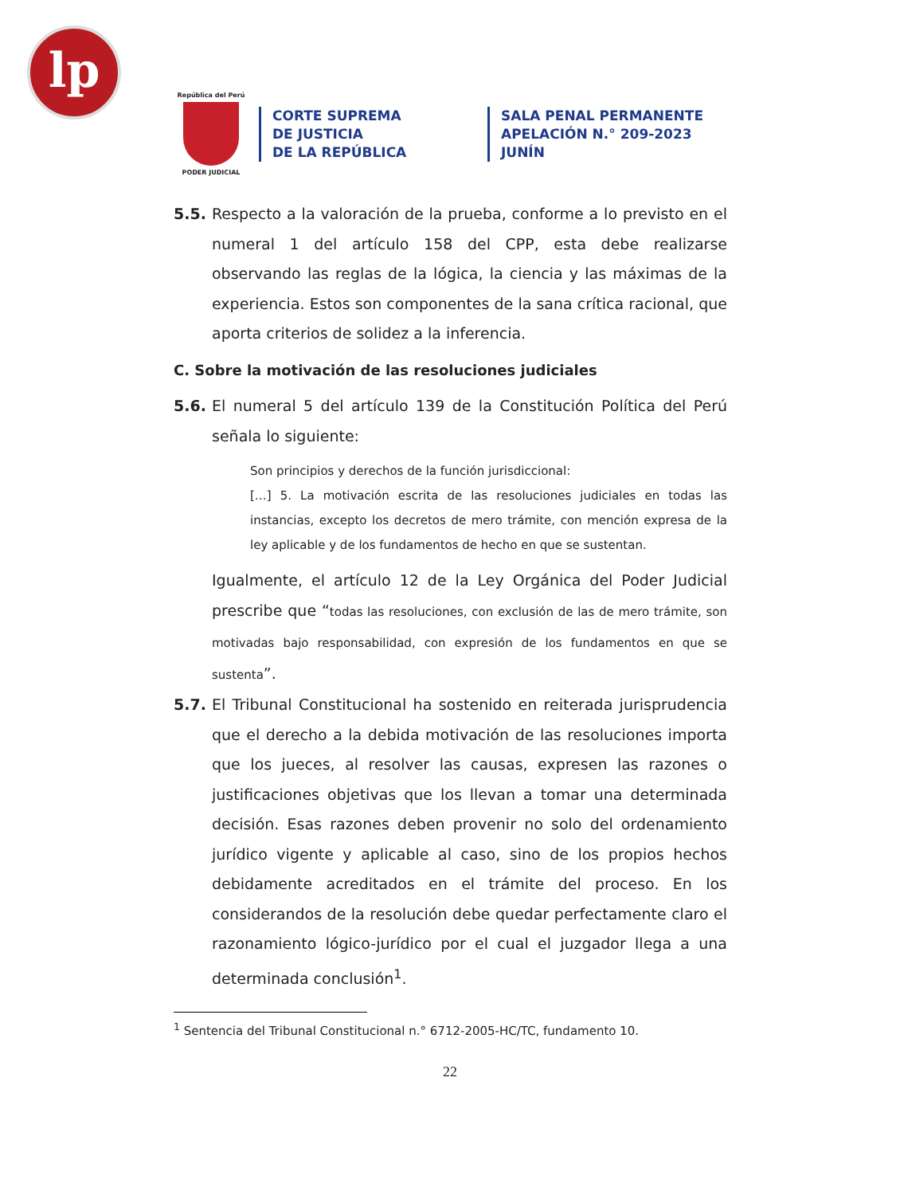lp
República del Perú
PODER JUDICIAL
CORTE SUPREMA
DE JUSTICIA
DE LA REPÚBLICA
SALA PENAL PERMANENTE
APELACIÓN N.° 209-2023
JUNÍN
5.5. Respecto a la valoración de la prueba, conforme a lo previsto en el numeral 1 del artículo 158 del CPP, esta debe realizarse observando las reglas de la lógica, la ciencia y las máximas de la experiencia. Estos son componentes de la sana crítica racional, que aporta criterios de solidez a la inferencia.
C. Sobre la motivación de las resoluciones judiciales
5.6. El numeral 5 del artículo 139 de la Constitución Política del Perú señala lo siguiente:
Son principios y derechos de la función jurisdiccional:
[…] 5. La motivación escrita de las resoluciones judiciales en todas las instancias, excepto los decretos de mero trámite, con mención expresa de la ley aplicable y de los fundamentos de hecho en que se sustentan.
Igualmente, el artículo 12 de la Ley Orgánica del Poder Judicial prescribe que “todas las resoluciones, con exclusión de las de mero trámite, son motivadas bajo responsabilidad, con expresión de los fundamentos en que se sustenta”.
5.7. El Tribunal Constitucional ha sostenido en reiterada jurisprudencia que el derecho a la debida motivación de las resoluciones importa que los jueces, al resolver las causas, expresen las razones o justificaciones objetivas que los llevan a tomar una determinada decisión. Esas razones deben provenir no solo del ordenamiento jurídico vigente y aplicable al caso, sino de los propios hechos debidamente acreditados en el trámite del proceso. En los considerandos de la resolución debe quedar perfectamente claro el razonamiento lógico-jurídico por el cual el juzgador llega a una determinada conclusión<sup>1</sup>.
<sup>1</sup> Sentencia del Tribunal Constitucional n.° 6712-2005-HC/TC, fundamento 10.
22